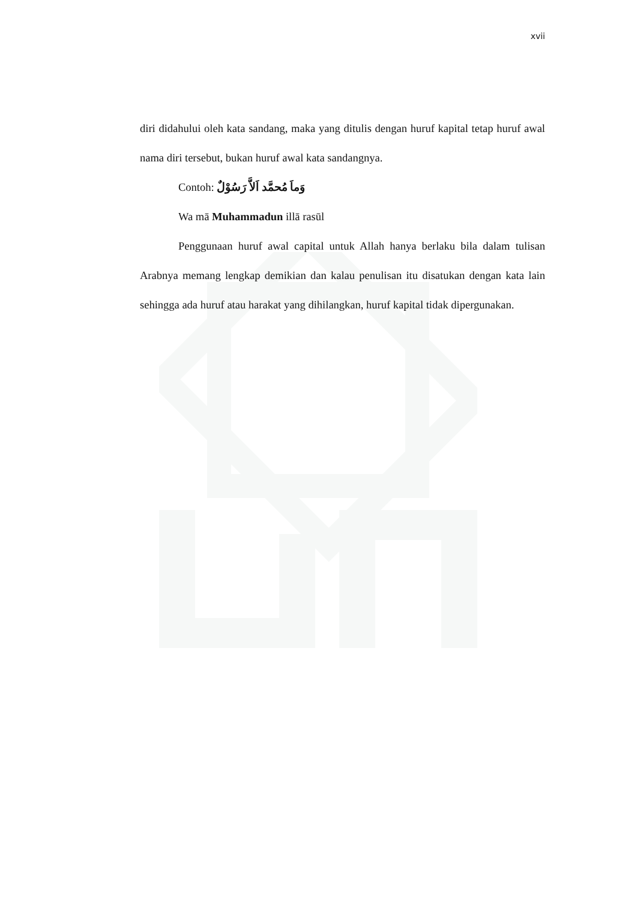xvii
diri didahului oleh kata sandang, maka yang ditulis dengan huruf kapital tetap huruf awal nama diri tersebut, bukan huruf awal kata sandangnya.
Contoh: وَماَ مُحمَّد اَلاَّ رَسُوْلٌ
Wa mā Muhammadun illā rasūl
Penggunaan huruf awal capital untuk Allah hanya berlaku bila dalam tulisan Arabnya memang lengkap demikian dan kalau penulisan itu disatukan dengan kata lain sehingga ada huruf atau harakat yang dihilangkan, huruf kapital tidak dipergunakan.